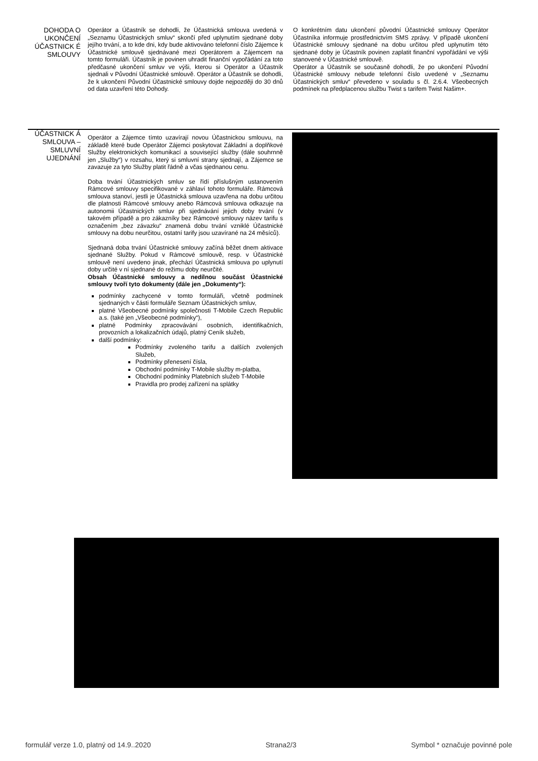DOHODA O UKONČENÍ ÚČASTNICK É SMLOUVY
Operátor a Účastník se dohodli, že Účastnická smlouva uvedená v „Seznamu Účastnických smluv“ skončí před uplynutím sjednané doby jejího trvání, a to kde dni, kdy bude aktivováno telefonní číslo Zájemce k Účastnické smlouvě sjednávané mezi Operátorem a Zájemcem na tomto formuláři. Účastník je povinen uhradit finanční vypořádání za toto předčasné ukončení smluv ve výši, kterou si Operátor a Účastník sjednali v Původní Účastnické smlouvě. Operátor a Účastník se dohodli, že k ukončení Původní Účastnické smlouvy dojde nejpozději do 30 dnů od data uzavření této Dohody.
O konkrétním datu ukončení původní Účastnické smlouvy Operátor Účastníka informuje prostřednictvím SMS zprávy. V případě ukončení Účastnické smlouvy sjednané na dobu určitou před uplynutím této sjednané doby je Účastník povinen zaplatit finanční vypořádání ve výši stanovené v Účastnické smlouvě.
Operátor a Účastník se současně dohodli, že po ukončení Původní Účastnické smlouvy nebude telefonní číslo uvedené v „Seznamu Účastnických smluv“ převedeno v souladu s čl. 2.6.4. Všeobecných podmínek na předplacenou službu Twist s tarifem Twist Našim+.
ÚČASTNICK Á SMLOUVA – SMLUVNÍ UJEDNÁNÍ
Operátor a Zájemce tímto uzavírají novou Účastnickou smlouvu, na základě které bude Operátor Zájemci poskytovat Základní a doplňkové Služby elektronických komunikací a související služby (dále souhrnně jen „Služby“) v rozsahu, který si smluvní strany sjednají, a Zájemce se zavazuje za tyto Služby platit řádně a včas sjednanou cenu.
Doba trvání Účastnických smluv se řídí příslušným ustanovením Rámcové smlouvy specifikované v záhlaví tohoto formuláře. Rámcová smlouva stanoví, jestli je Účastnická smlouva uzavřena na dobu určitou dle platnosti Rámcové smlouvy anebo Rámcová smlouva odkazuje na autonomii Účastnických smluv při sjednávání jejich doby trvání (v takovém případě a pro zákazníky bez Rámcové smlouvy název tarifu s označením „bez závazku“ znamená dobu trvání vzniklé Účastnické smlouvy na dobu neurčitou, ostatní tarify jsou uzavírané na 24 měsíců).
Sjednaná doba trvání Účastnické smlouvy začíná běžet dnem aktivace sjednané Služby. Pokud v Rámcové smlouvě, resp. v Účastnické smlouvě není uvedeno jinak, přechází Účastnická smlouva po uplynutí doby určité v ní sjednané do režimu doby neurčité.
Obsah Účastnické smlouvy a nedílnou součást Účastnické smlouvy tvoří tyto dokumenty (dále jen „Dokumenty“):
podmínky zachycené v tomto formuláři, včetně podmínek sjednaných v části formuláře Seznam Účastnických smluv,
platné Všeobecné podmínky společnosti T-Mobile Czech Republic a.s. (také jen „Všeobecné podmínky“),
platné Podmínky zpracovávání osobních, identifikačních, provozních a lokalizačních údajů, platný Ceník služeb,
další podmínky:
Podmínky zvoleného tarifu a dalších zvolených Služeb,
Podmínky přenesení čísla,
Obchodní podmínky T-Mobile služby m-platba,
Obchodní podmínky Platebních služeb T-Mobile
Pravidla pro prodej zařízení na splátky
formulář verze 1.0, platný od 14.9..2020 Strana2/3 Symbol * označuje povinné pole